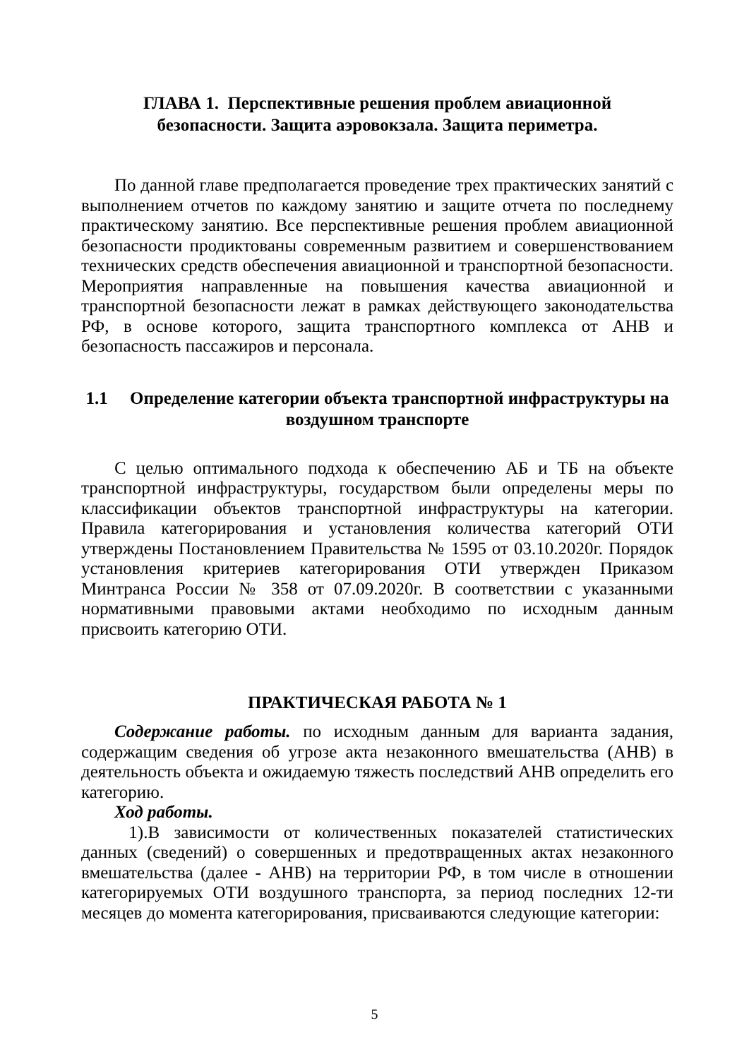ГЛАВА 1. Перспективные решения проблем авиационной
безопасности. Защита аэровокзала. Защита периметра.
По данной главе предполагается проведение трех практических занятий с выполнением отчетов по каждому занятию и защите отчета по последнему практическому занятию. Все перспективные решения проблем авиационной безопасности продиктованы современным развитием и совершенствованием технических средств обеспечения авиационной и транспортной безопасности. Мероприятия направленные на повышения качества авиационной и транспортной безопасности лежат в рамках действующего законодательства РФ, в основе которого, защита транспортного комплекса от АНВ и безопасность пассажиров и персонала.
1.1 Определение категории объекта транспортной инфраструктуры на воздушном транспорте
С целью оптимального подхода к обеспечению АБ и ТБ на объекте транспортной инфраструктуры, государством были определены меры по классификации объектов транспортной инфраструктуры на категории. Правила категорирования и установления количества категорий ОТИ утверждены Постановлением Правительства № 1595 от 03.10.2020г. Порядок установления критериев категорирования ОТИ утвержден Приказом Минтранса России № 358 от 07.09.2020г. В соответствии с указанными нормативными правовыми актами необходимо по исходным данным присвоить категорию ОТИ.
ПРАКТИЧЕСКАЯ РАБОТА № 1
Содержание работы. по исходным данным для варианта задания, содержащим сведения об угрозе акта незаконного вмешательства (АНВ) в деятельность объекта и ожидаемую тяжесть последствий АНВ определить его категорию.
Ход работы.
1).В зависимости от количественных показателей статистических данных (сведений) о совершенных и предотвращенных актах незаконного вмешательства (далее - АНВ) на территории РФ, в том числе в отношении категорируемых ОТИ воздушного транспорта, за период последних 12-ти месяцев до момента категорирования, присваиваются следующие категории:
5